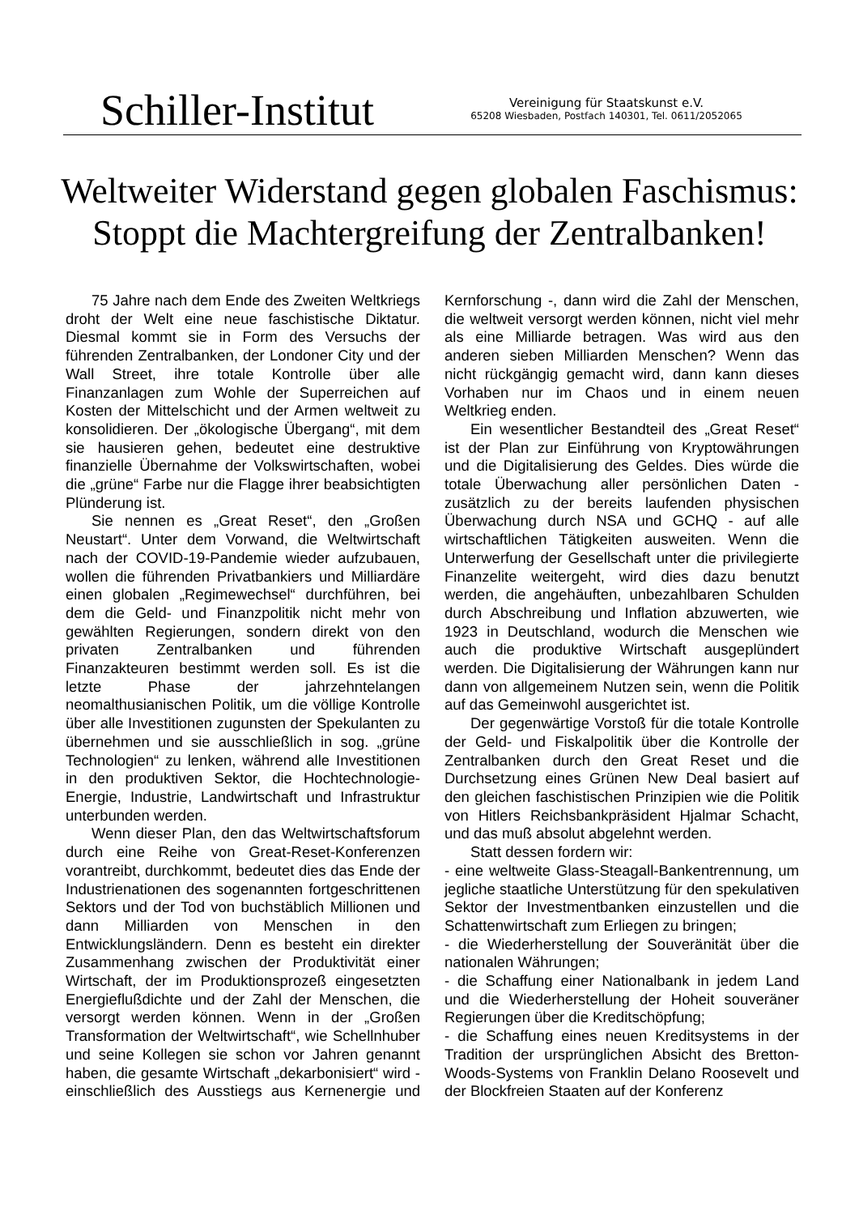Schiller-Institut
Vereinigung für Staatskunst e.V.
65208 Wiesbaden, Postfach 140301, Tel. 0611/2052065
Weltweiter Widerstand gegen globalen Faschismus:
Stoppt die Machtergreifung der Zentralbanken!
75 Jahre nach dem Ende des Zweiten Weltkriegs droht der Welt eine neue faschistische Diktatur. Diesmal kommt sie in Form des Versuchs der führenden Zentralbanken, der Londoner City und der Wall Street, ihre totale Kontrolle über alle Finanzanlagen zum Wohle der Superreichen auf Kosten der Mittelschicht und der Armen weltweit zu konsolidieren. Der „ökologische Übergang“, mit dem sie hausieren gehen, bedeutet eine destruktive finanzielle Übernahme der Volkswirtschaften, wobei die „grüne“ Farbe nur die Flagge ihrer beabsichtigten Plünderung ist.
Sie nennen es „Great Reset“, den „Großen Neustart“. Unter dem Vorwand, die Weltwirtschaft nach der COVID-19-Pandemie wieder aufzubauen, wollen die führenden Privatbankiers und Milliardäre einen globalen „Regimewechsel“ durchführen, bei dem die Geld- und Finanzpolitik nicht mehr von gewählten Regierungen, sondern direkt von den privaten Zentralbanken und führenden Finanzakteuren bestimmt werden soll. Es ist die letzte Phase der jahrzehntelangen neomalthusianischen Politik, um die völlige Kontrolle über alle Investitionen zugunsten der Spekulanten zu übernehmen und sie ausschließlich in sog. „grüne Technologien“ zu lenken, während alle Investitionen in den produktiven Sektor, die Hochtechnologie-Energie, Industrie, Landwirtschaft und Infrastruktur unterbunden werden.
Wenn dieser Plan, den das Weltwirtschaftsforum durch eine Reihe von Great-Reset-Konferenzen vorantreibt, durchkommt, bedeutet dies das Ende der Industrienationen des sogenannten fortgeschrittenen Sektors und der Tod von buchstäblich Millionen und dann Milliarden von Menschen in den Entwicklungsländern. Denn es besteht ein direkter Zusammenhang zwischen der Produktivität einer Wirtschaft, der im Produktionsprozeß eingesetzten Energieflußdichte und der Zahl der Menschen, die versorgt werden können. Wenn in der „Großen Transformation der Weltwirtschaft“, wie Schellnhuber und seine Kollegen sie schon vor Jahren genannt haben, die gesamte Wirtschaft „dekarbonisiert“ wird - einschließlich des Ausstiegs aus Kernenergie und Kernforschung -, dann wird die Zahl der Menschen, die weltweit versorgt werden können, nicht viel mehr als eine Milliarde betragen. Was wird aus den anderen sieben Milliarden Menschen? Wenn das nicht rückgängig gemacht wird, dann kann dieses Vorhaben nur im Chaos und in einem neuen Weltkrieg enden.
Ein wesentlicher Bestandteil des „Great Reset“ ist der Plan zur Einführung von Kryptowährungen und die Digitalisierung des Geldes. Dies würde die totale Überwachung aller persönlichen Daten - zusätzlich zu der bereits laufenden physischen Überwachung durch NSA und GCHQ - auf alle wirtschaftlichen Tätigkeiten ausweiten. Wenn die Unterwerfung der Gesellschaft unter die privilegierte Finanzelite weitergeht, wird dies dazu benutzt werden, die angehäuften, unbezahlbaren Schulden durch Abschreibung und Inflation abzuwerten, wie 1923 in Deutschland, wodurch die Menschen wie auch die produktive Wirtschaft ausgeplündert werden. Die Digitalisierung der Währungen kann nur dann von allgemeinem Nutzen sein, wenn die Politik auf das Gemeinwohl ausgerichtet ist.
Der gegenwärtige Vorstoß für die totale Kontrolle der Geld- und Fiskalpolitik über die Kontrolle der Zentralbanken durch den Great Reset und die Durchsetzung eines Grünen New Deal basiert auf den gleichen faschistischen Prinzipien wie die Politik von Hitlers Reichsbankpräsident Hjalmar Schacht, und das muß absolut abgelehnt werden.
Statt dessen fordern wir:
- eine weltweite Glass-Steagall-Bankentrennung, um jegliche staatliche Unterstützung für den spekulativen Sektor der Investmentbanken einzustellen und die Schattenwirtschaft zum Erliegen zu bringen;
- die Wiederherstellung der Souveränität über die nationalen Währungen;
- die Schaffung einer Nationalbank in jedem Land und die Wiederherstellung der Hoheit souveräner Regierungen über die Kreditschöpfung;
- die Schaffung eines neuen Kreditsystems in der Tradition der ursprünglichen Absicht des Bretton-Woods-Systems von Franklin Delano Roosevelt und der Blockfreien Staaten auf der Konferenz